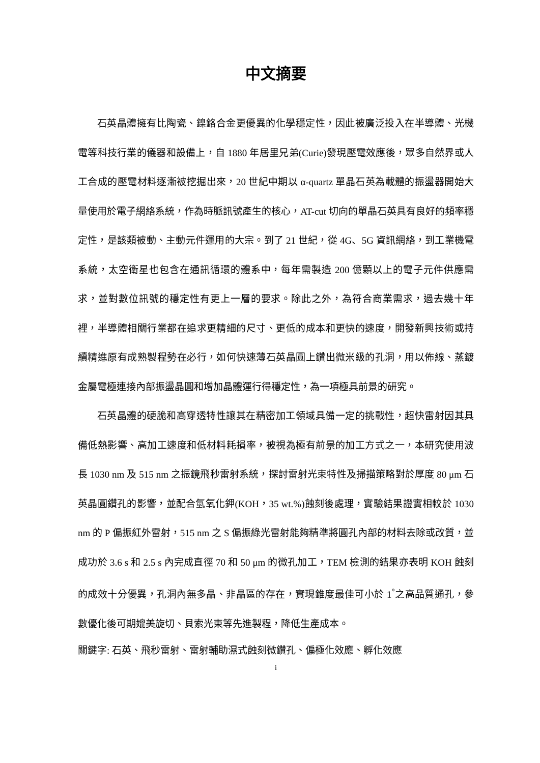中文摘要
石英晶體擁有比陶瓷、鎳鉻合金更優異的化學穩定性，因此被廣泛投入在半導體、光機電等科技行業的儀器和設備上，自 1880 年居里兄弟(Curie)發現壓電效應後，眾多自然界或人工合成的壓電材料逐漸被挖掘出來，20 世紀中期以 α-quartz 單晶石英為載體的振盪器開始大量使用於電子網絡系統，作為時脈訊號產生的核心，AT-cut 切向的單晶石英具有良好的頻率穩定性，是該類被動、主動元件運用的大宗。到了 21 世紀，從 4G、5G 資訊網絡，到工業機電系統，太空衛星也包含在通訊循環的體系中，每年需製造 200 億顆以上的電子元件供應需求，並對數位訊號的穩定性有更上一層的要求。除此之外，為符合商業需求，過去幾十年裡，半導體相關行業都在追求更精細的尺寸、更低的成本和更快的速度，開發新興技術或持續精進原有成熟製程勢在必行，如何快速薄石英晶圓上鑽出微米級的孔洞，用以佈線、蒸鍍金屬電極連接內部振盪晶圓和增加晶體運行得穩定性，為一項極具前景的研究。
石英晶體的硬脆和高穿透特性讓其在精密加工領域具備一定的挑戰性，超快雷射因其具備低熱影響、高加工速度和低材料耗損率，被視為極有前景的加工方式之一，本研究使用波長 1030 nm 及 515 nm 之振鏡飛秒雷射系統，探討雷射光束特性及掃描策略對於厚度 80 μm 石英晶圓鑽孔的影響，並配合氫氧化鉀(KOH，35 wt.%)蝕刻後處理，實驗結果證實相較於 1030 nm 的 P 偏振紅外雷射，515 nm 之 S 偏振綠光雷射能夠精準將圓孔內部的材料去除或改質，並成功於 3.6 s 和 2.5 s 內完成直徑 70 和 50 μm 的微孔加工，TEM 檢測的結果亦表明 KOH 蝕刻的成效十分優異，孔洞內無多晶、非晶區的存在，實現錐度最佳可小於 1<sup>°</sup>之高品質通孔，參數優化後可期媲美旋切、貝索光束等先進製程，降低生產成本。
關鍵字: 石英、飛秒雷射、雷射輔助濕式蝕刻微鑽孔、偏極化效應、孵化效應
i